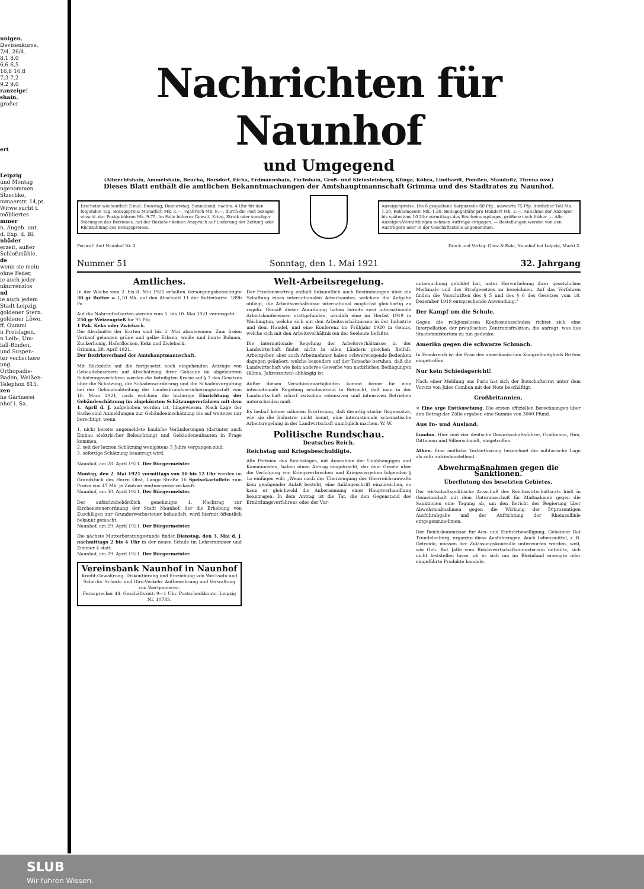nnigen.
Devisenkurse.
7/4. 26/4.
8,1 8,0
6,6 6,5
16,8 16,8
7,3 7,2
9,2 9,0
ranzeige!
shain.
großer
ert
Leipzig
und Montag
ngenommen
Stzschke,
mmaerstr. 14,pt.
Witwe sucht f.
möbliertes
mmer
n. Angeb. unt.
d. Exp. d. Bl.
nbäder
erzeit, außer
Schloßmühle.
de
wenn sie mein
ohne Feder,
ie auch jeder
nkurrenzlos
nd
ie auch jedem
Stadt Leipzig.
goldener Stern.
goldener Löwe.
ff. Gummi
n Preislagen,
n Leib-, Um-
fall-Binden,
und Suspen-
ter verfischere
ung.
Orthopädie-
Baden, Weißen-
Telephon 815.
zen
he Gärtnerei
nhof i. Sa.
Nachrichten für Naunhof
und Umgegend
(Albrechtshain, Ammelshain, Beucha, Borsdorf, Eicha, Erdmannshain, Fuchshain, Groß- und Kleinsteinberg, Klinga, Köhra, Lindhardt, Pomßen, Staudnitz, Threna usw.)
Dieses Blatt enthält die amtlichen Bekanntmachungen der Amtshauptmannschaft Grimma und des Stadtrates zu Naunhof.
Erscheint wöchentlich 3 mal: Dienstag, Donnerstag, Sonnabend, nachm. 4 Uhr für den folgenden Tag. Bezugspreis: Monatlich Mk. 3.—, ¼jährlich Mk. 9.—, durch die Post bezogen einschl. der Postgebühren Mk. 9.75. Im Falle höherer Gewalt, Krieg, Streik oder sonstiger Störungen des Betriebes, hat der Bezieher keinen Anspruch auf Lieferung der Zeitung oder Rückzahlung des Bezugspreises.
Anzeigenpreise: Die 6 gespaltene Korpuszeile 60 Pfg., auswärts 75 Pfg. Amtlicher Teil Mk. 1.20, Reklamezeile Mk. 1.20, Beilagegebühr pro Hundert Mk. 2.—. Annahme der Anzeigen bis spätestens 10 Uhr vormittags des Erscheinungstages, größere noch früher. — Alle Anzeigen-Vermittlungen nehmen Aufträge entgegen. — Bestellungen werden von den Austrägern oder in der Geschäftsstelle angenommen.
Fernruf: Amt Naunhof Nr. 2 Druck und Verlag: Günz & Eule, Naunhof bei Leipzig, Markt 2.
Nummer 51 Sonntag, den 1. Mai 1921 32. Jahrgang
Amtliches.
In der Woche vom 2. bis 8. Mai 1921 erhalten Versorgungsberechtigte 30 gr Butter = 1,10 Mk. auf den Abschnitt 11 der Butterkarte. 189b Fe.
Auf die Nährmittelkarten werden vom 5. bis 10. Mai 1921 verausgabt:
250 gr Weizengrieß für 95 Pfg.
1 Pak. Keks oder Zwieback.
Die Abschnitte der Karten sind bis 2. Mai abzutrennen. Zum freien Verkauf gelangen grüne und gelbe Erbsen, weiße und bunte Bohnen, Zuckerhonig, Haferflocken, Keks und Zwieback.
Grimma, 28. April 1921.
Der Bezirksverband der Amtshauptmannschaft.
Mit Rücksicht auf die fortgesetzt noch eingehenden Anträge von Gebäudebesitzern auf Abschätzung ihrer Gebäude im abgekürzten Schätzungsverfahren werden die beteiligten Kreise auf § 7 des Gesetzes über die Schätzung, die Schädenwürderung und die Schädenvergütung bei der Gebäudeabteilung der Landesbrandversicherungsanstalt vom 18. März 1921, nach welchem die bisherige Einrichtung der Gebäudeschätzung im abgekürzten Schätzungsverfahren mit dem 1. April d. J. aufgehoben worden ist, hingewiesen. Nach Lage der Sache sind Anmeldungen zur Gebäudeeinschätzung bis auf weiteres nur berechtigt, wenn
1. nicht bereits angemeldete bauliche Veränderungen (darunter auch Einbau elektrischer Beleuchtung) und Gebäudeneubauten in Frage kommen,
2. seit der letzten Schätzung wenigstens 5 Jahre vergangen sind,
3. sofortige Schätzung beantragt wird.
Naunhof, am 28. April 1921. Der Bürgermeister.
Montag, den 2. Mai 1921 vormittags von 10 bis 12 Uhr werden im Grundstück des Herrn Obst, Lange Straße 16 Speisekartoffeln zum Preise von 47 Mk. je Zentner zentnerweise verkauft.
Naunhof, am 30. April 1921. Der Bürgermeister.
Der aufsichtsbehördlich genehmigte 1. Nachtrag zur Kirchensteuerordnung der Stadt Naunhof, der die Erhebung von Zuschlägen zur Grunderwerbssteuer behandelt, wird hiermit öffentlich bekannt gemacht.
Naunhof, am 29. April 1921. Der Bürgermeister.
Die nächste Mutterberatungsstunde findet Dienstag, den 3. Mai d. J. nachmittags 2 bis 4 Uhr in der neuen Schule im Lehrerzimmer und Zimmer 4 statt.
Naunhof, am 29. April 1921. Der Bürgermeister.
Vereinsbank Naunhof in Naunhof
Kredit-Gewährung. Diskontierung und Einziehung von Wechseln und Schecks. Scheck- und Giro-Verkehr. Aufbewahrung und Verwaltung von Wertpapieren.
Fernsprecher 44. Geschäftszeit: 9—1 Uhr. Postscheckkonto: Leipzig Nr. 10783.
Welt-Arbeitsregelung.
Der Friedensvertrag enthält bekanntlich auch Bestimmungen über die Schaffung eines internationalen Arbeitsamtes, welchem die Aufgabe obliegt, die Arbeitsverhältnisse international möglichst gleichartig zu regeln. Gemäß dieser Anordnung haben bereits zwei internationale Arbeitskonferenzen stattgefunden, nämlich eine im Herbst 1919 in Washington, welche sich mit den Arbeitsverhältnissen in der Industrie und dem Handel, und eine Konferenz im Frühjahr 1920 in Genua, welche sich mit den Arbeitsverhältnissen der Seeleute befaßte.
Die internationale Regelung der Arbeitsverhältnisse in der Landwirtschaft findet nicht in allen Ländern gleichen Beifall. Arbeitgeber, aber auch Arbeitnehmer haben schwerwiegende Bedenken dagegen geäußert, welche besonders auf der Tatsache beruhen, daß die Landwirtschaft wie kein anderes Gewerbe von natürlichen Bedingungen (Klima, Jahreszeiten) abhängig ist.
Außer diesen Verschiedenartigkeiten kommt ferner für eine internationale Regelung erschwerend in Betracht, daß man in der Landwirtschaft scharf zwischen extensiven und intensiven Betrieben unterscheiden muß.
Es bedarf keiner näheren Erörterung, daß derartig starke Gegensätze, wie sie die Industrie nicht kennt, eine internationale schematische Arbeitsregelung in der Landwirtschaft unmöglich machen. W. W.
Politische Rundschau.
Deutsches Reich.
Reichstag und Kriegsbeschuldigte.
Alle Parteien des Reichstages, mit Ausnahme der Unabhängigen und Kommunisten, haben einen Antrag eingebracht, der dem Gesetz über die Verfolgung von Kriegsverbrechen und Kriegsvergehen folgenden § 1a einfügen will: „Wenn nach der Überzeugung des Oberreichsanwalts kein genügender Anlaß besteht, eine Anklageschrift einzureichen, so kann er gleichwohl die Anberaumung einer Hauptverhandlung beantragen. In dem Antrag ist die Tat, die den Gegenstand des Ermittlungsverfahrens oder der Vor-
untersuchung gebildet hat, unter Hervorhebung ihrer gesetzlichen Merkmale und des Strafgesetzes zu bezeichnen. Auf das Verfahren finden die Vorschriften des § 5 und des § 6 des Gesetzes vom 18. Dezember 1919 entsprechende Anwendung."
Der Kampf um die Schule.
Gegen die religionslosen Konfessionsschulen richtet sich eine Interpellation der preußischen Zentrumsfraktion, die anfragt, was das Staatsministerium zu tun gedenke.
Amerika gegen die schwarze Schmach.
In Frankreich ist die Frau des amerikanischen Kongreßmitglieds Britten eingetroffen.
Nur kein Schiedsgericht!
Nach einer Meldung aus Paris hat sich der Botschafterrat unter dem Vorsitz von Jules Cambon mit der Note beschäftigt.
Großbritannien.
× Eine arge Enttäuschung. Die ersten offiziellen Berechnungen über den Betrag der Zölle ergaben eine Summe von 3000 Pfund.
Aus In- und Ausland.
London. Hier sind vier deutsche Gewerkschaftsführer, Graßmann, Hué, Dittmann und Silberschmidt, eingetroffen.
Athen. Eine amtliche Verlautbarung bezeichnet die militärische Lage als sehr zufriedenstellend.
Abwehrmaßnahmen gegen die Sanktionen.
Überflutung des besetzten Gebietes.
Der wirtschaftspolitische Ausschuß des Reichswirtschaftsrats hielt in Gemeinschaft mit dem Unterausschuß für Maßnahmen gegen die Sanktionen eine Tagung ab, um den Bericht der Regierung über Abwehrmaßnahmen gegen die Wirkung der 50prozentigen Ausfuhrabgabe und der Aufrichtung der Rheinzollinie entgegenzunehmen.
Der Reichskommissar für Aus- und Einfuhrbewilligung, Geheimer Rat Trendelenburg, ergänzte diese Ausführungen. Auch Lebensmittel, z. B. Getreide, müssen der Zulassungskontrolle unterworfen werden, weil, wie Geh. Rat Jaffe vom Reichswirtschaftsministerium mitteilte, sich nicht feststellen lasse, ob es sich um im Rheinland erzeugte oder eingeführte Produkte handele.
SLUB
Wir führen Wissen.